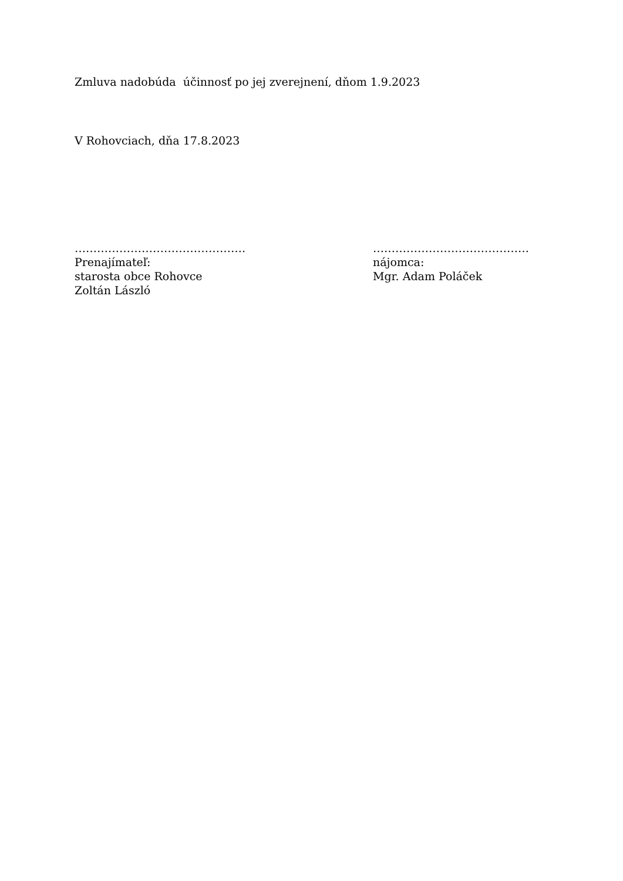Zmluva nadobúda účinnosť po jej zverejnení, dňom 1.9.2023
V Rohovciach, dňa 17.8.2023
……………………………………….
Prenajímateľ:
starosta obce Rohovce
Zoltán László
……………………………………
nájomca:
Mgr. Adam Poláček